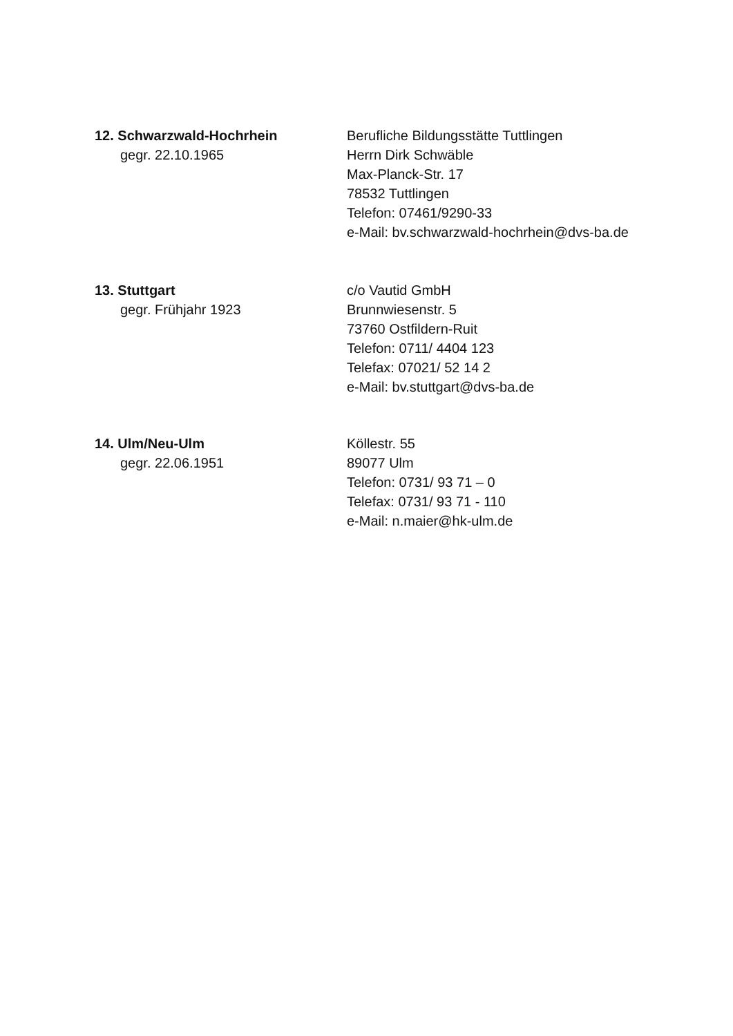12. Schwarzwald-Hochrhein
gegr. 22.10.1965
Berufliche Bildungsstätte Tuttlingen
Herrn Dirk Schwäble
Max-Planck-Str. 17
78532 Tuttlingen
Telefon: 07461/9290-33
e-Mail: bv.schwarzwald-hochrhein@dvs-ba.de
13. Stuttgart
gegr. Frühjahr 1923
c/o Vautid GmbH
Brunnwiesenstr. 5
73760 Ostfildern-Ruit
Telefon: 0711/ 4404 123
Telefax: 07021/ 52 14 2
e-Mail: bv.stuttgart@dvs-ba.de
14. Ulm/Neu-Ulm
gegr. 22.06.1951
Köllestr. 55
89077 Ulm
Telefon: 0731/ 93 71 – 0
Telefax: 0731/ 93 71 - 110
e-Mail: n.maier@hk-ulm.de